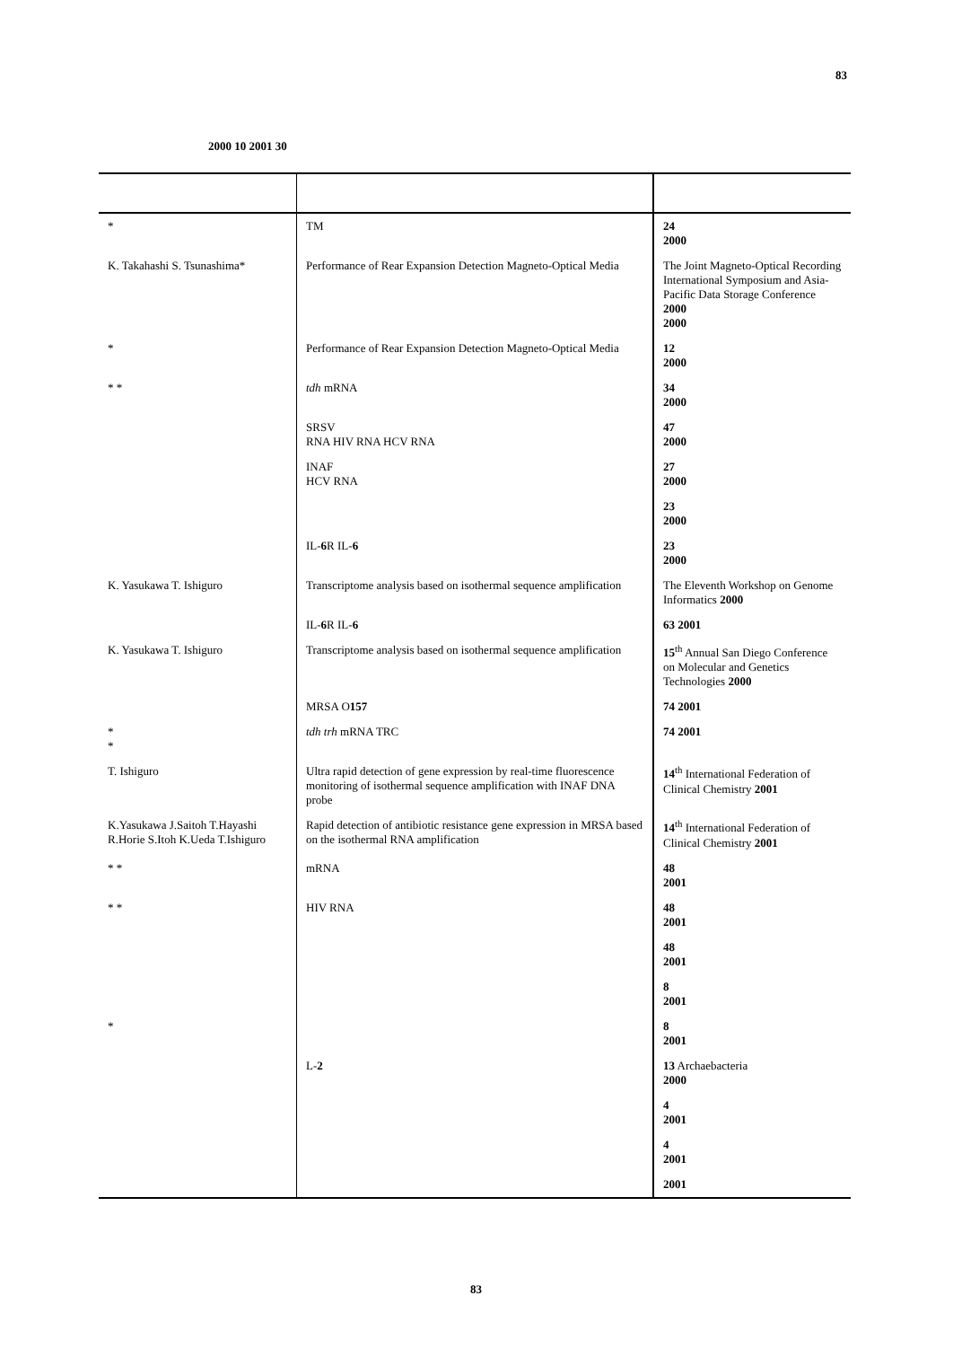83
2000 10 2001 30
| * | TM | 24 2000 |
| K. Takahashi S. Tsunashima* | Performance of Rear Expansion Detection Magneto-Optical Media | The Joint Magneto-Optical Recording International Symposium and Asia-Pacific Data Storage Conference 2000 2000 |
| * | Performance of Rear Expansion Detection Magneto-Optical Media | 12 2000 |
| * * | tdh mRNA | 34 2000 |
| | SRSV RNA HIV RNA HCV RNA | 47 2000 |
| | INAF HCV RNA | 27 2000 |
| | | 23 2000 |
| | IL- 6 R IL- 6 | 23 2000 |
| K. Yasukawa T. Ishiguro | Transcriptome analysis based on isothermal sequence amplification | The Eleventh Workshop on Genome Informatics 2000 |
| | IL- 6 R IL- 6 | 63 2001 |
| K. Yasukawa T. Ishiguro | Transcriptome analysis based on isothermal sequence amplification | 15<sup>th</sup> Annual San Diego Conference on Molecular and Genetics Technologies 2000 |
| | MRSA O 157 | 74 2001 |
| * * | tdh trh mRNA TRC | 74 2001 |
| T. Ishiguro | Ultra rapid detection of gene expression by real-time fluorescence monitoring of isothermal sequence amplification with INAF DNA probe | 14<sup>th</sup> International Federation of Clinical Chemistry 2001 |
| K.Yasukawa J.Saitoh T.Hayashi R.Horie S.Itoh K.Ueda T.Ishiguro | Rapid detection of antibiotic resistance gene expression in MRSA based on the isothermal RNA amplification | 14<sup>th</sup> International Federation of Clinical Chemistry 2001 |
| * * | mRNA | 48 2001 |
| * * | HIV RNA | 48 2001 |
| | | 48 2001 |
| | | 8 2001 |
| * | | 8 2001 |
| | L- 2 | 13 Archaebacteria 2000 |
| | | 4 2001 |
| | | 4 2001 |
| | | 2001 |
83